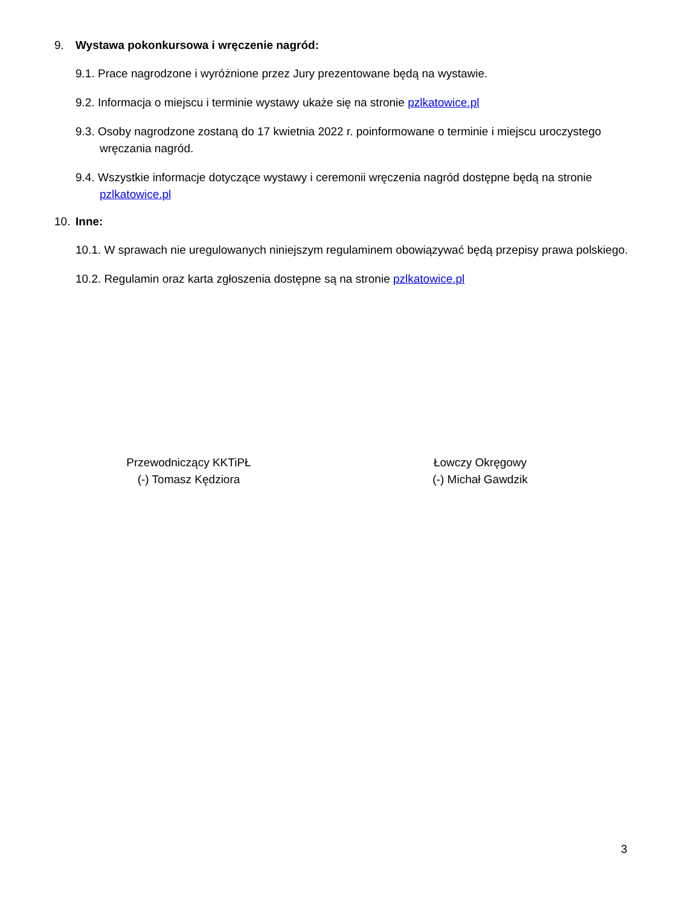9. Wystawa pokonkursowa i wręczenie nagród:
9.1. Prace nagrodzone i wyróżnione przez Jury prezentowane będą na wystawie.
9.2. Informacja o miejscu i terminie wystawy ukaże się na stronie pzlkatowice.pl
9.3. Osoby nagrodzone zostaną do 17 kwietnia 2022 r. poinformowane o terminie i miejscu uroczystego wręczania nagród.
9.4. Wszystkie informacje dotyczące wystawy i ceremonii wręczenia nagród dostępne będą na stronie pzlkatowice.pl
10. Inne:
10.1. W sprawach nie uregulowanych niniejszym regulaminem obowiązywać będą przepisy prawa polskiego.
10.2. Regulamin oraz karta zgłoszenia dostępne są na stronie pzlkatowice.pl
Przewodniczący KKTiPŁ
(-) Tomasz Kędziora
Łowczy Okręgowy
(-) Michał Gawdzik
3